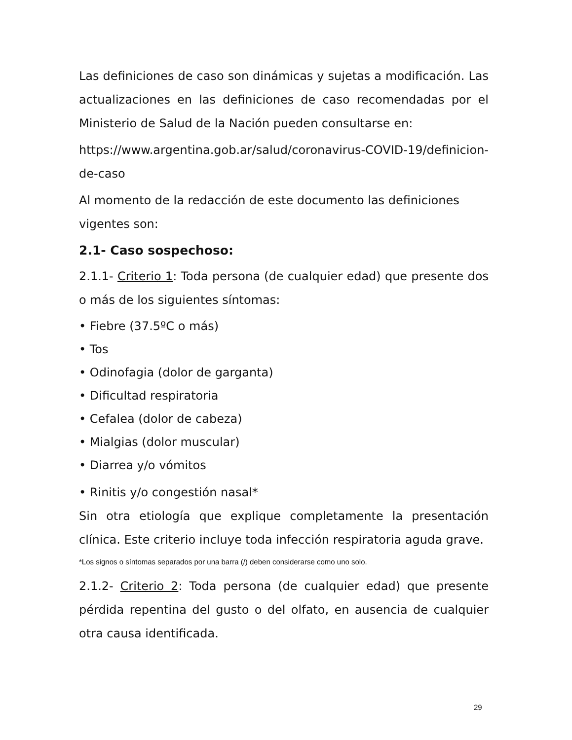Las definiciones de caso son dinámicas y sujetas a modificación. Las actualizaciones en las definiciones de caso recomendadas por el Ministerio de Salud de la Nación pueden consultarse en:
https://www.argentina.gob.ar/salud/coronavirus-COVID-19/definicion-de-caso
Al momento de la redacción de este documento las definiciones vigentes son:
2.1- Caso sospechoso:
2.1.1- Criterio 1: Toda persona (de cualquier edad) que presente dos o más de los siguientes síntomas:
• Fiebre (37.5ºC o más)
• Tos
• Odinofagia (dolor de garganta)
• Dificultad respiratoria
• Cefalea (dolor de cabeza)
• Mialgias (dolor muscular)
• Diarrea y/o vómitos
• Rinitis y/o congestión nasal*
Sin otra etiología que explique completamente la presentación clínica. Este criterio incluye toda infección respiratoria aguda grave.
*Los signos o síntomas separados por una barra (/) deben considerarse como uno solo.
2.1.2- Criterio 2: Toda persona (de cualquier edad) que presente pérdida repentina del gusto o del olfato, en ausencia de cualquier otra causa identificada.
29